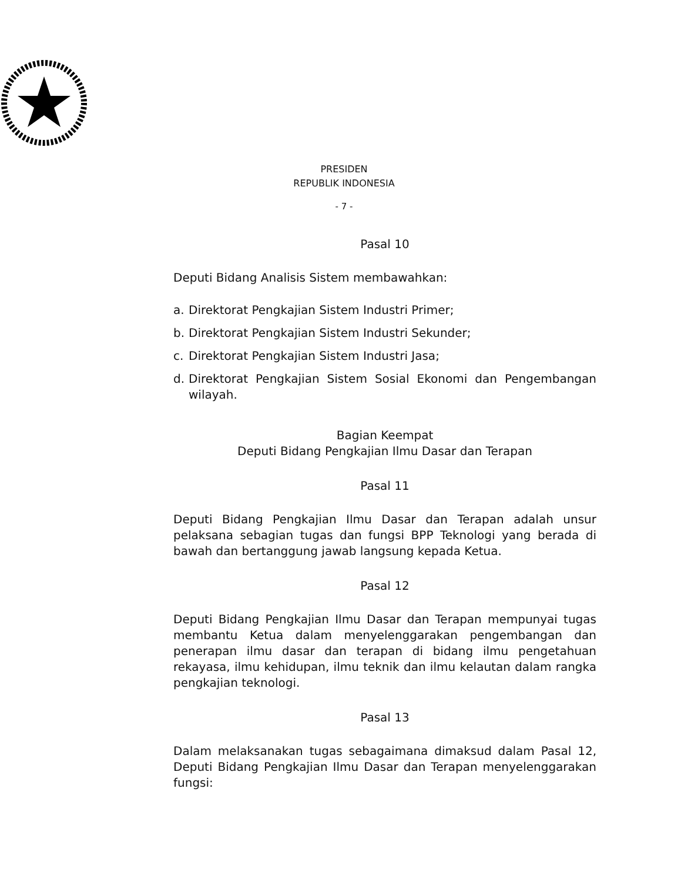PRESIDEN
REPUBLIK INDONESIA
- 7 -
Pasal 10
Deputi Bidang Analisis Sistem membawahkan:
a. Direktorat Pengkajian Sistem Industri Primer;
b. Direktorat Pengkajian Sistem Industri Sekunder;
c. Direktorat Pengkajian Sistem Industri Jasa;
d. Direktorat Pengkajian Sistem Sosial Ekonomi dan Pengembangan wilayah.
Bagian Keempat
Deputi Bidang Pengkajian Ilmu Dasar dan Terapan
Pasal 11
Deputi Bidang Pengkajian Ilmu Dasar dan Terapan adalah unsur pelaksana sebagian tugas dan fungsi BPP Teknologi yang berada di bawah dan bertanggung jawab langsung kepada Ketua.
Pasal 12
Deputi Bidang Pengkajian Ilmu Dasar dan Terapan mempunyai tugas membantu Ketua dalam menyelenggarakan pengembangan dan penerapan ilmu dasar dan terapan di bidang ilmu pengetahuan rekayasa, ilmu kehidupan, ilmu teknik dan ilmu kelautan dalam rangka pengkajian teknologi.
Pasal 13
Dalam melaksanakan tugas sebagaimana dimaksud dalam Pasal 12, Deputi Bidang Pengkajian Ilmu Dasar dan Terapan menyelenggarakan fungsi: